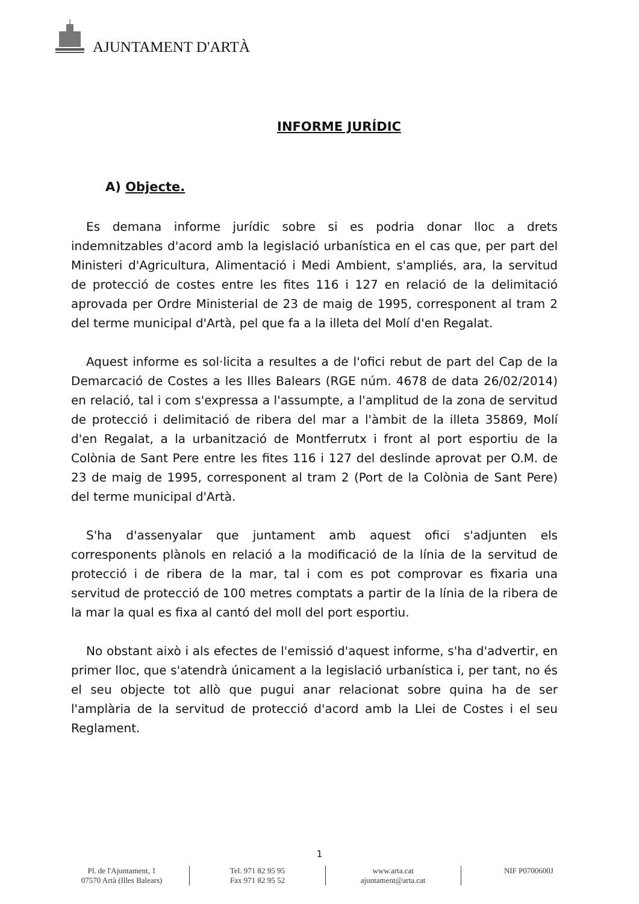AJUNTAMENT D'ARTÀ
INFORME JURÍDIC
A) Objecte.
Es demana informe jurídic sobre si es podria donar lloc a drets indemnitzables d'acord amb la legislació urbanística en el cas que, per part del Ministeri d'Agricultura, Alimentació i Medi Ambient, s'ampliés, ara, la servitud de protecció de costes entre les fites 116 i 127 en relació de la delimitació aprovada per Ordre Ministerial de 23 de maig de 1995, corresponent al tram 2 del terme municipal d'Artà, pel que fa a la illeta del Molí d'en Regalat.
Aquest informe es sol·licita a resultes a de l'ofici rebut de part del Cap de la Demarcació de Costes a les Illes Balears (RGE núm. 4678 de data 26/02/2014) en relació, tal i com s'expressa a l'assumpte, a l'amplitud de la zona de servitud de protecció i delimitació de ribera del mar a l'àmbit de la illeta 35869, Molí d'en Regalat, a la urbanització de Montferrutx i front al port esportiu de la Colònia de Sant Pere entre les fites 116 i 127 del deslinde aprovat per O.M. de 23 de maig de 1995, corresponent al tram 2 (Port de la Colònia de Sant Pere) del terme municipal d'Artà.
S'ha d'assenyalar que juntament amb aquest ofici s'adjunten els corresponents plànols en relació a la modificació de la línia de la servitud de protecció i de ribera de la mar, tal i com es pot comprovar es fixaria una servitud de protecció de 100 metres comptats a partir de la línia de la ribera de la mar la qual es fixa al cantó del moll del port esportiu.
No obstant això i als efectes de l'emissió d'aquest informe, s'ha d'advertir, en primer lloc, que s'atendrà únicament a la legislació urbanística i, per tant, no és el seu objecte tot allò que pugui anar relacionat sobre quina ha de ser l'amplària de la servitud de protecció d'acord amb la Llei de Costes i el seu Reglament.
1
Pl. de l'Ajuntament, 1
07570 Artà (Illes Balears)
Tel. 971 82 95 95
Fax 971 82 95 52
www.arta.cat
ajuntament@arta.cat
NIF P0700600J